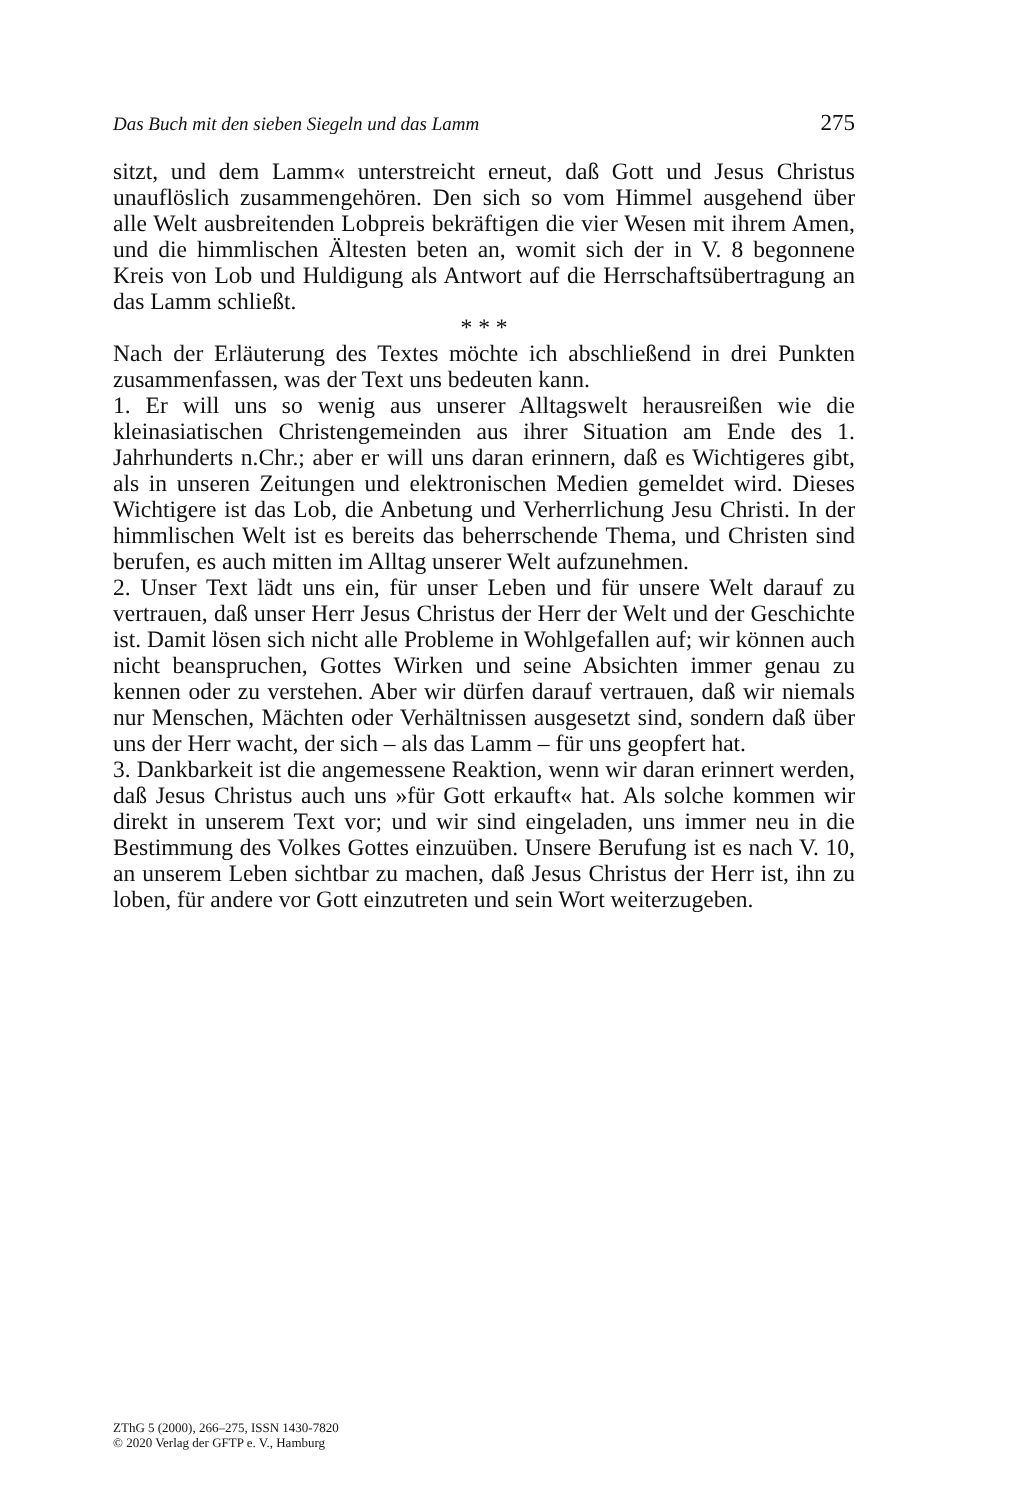Das Buch mit den sieben Siegeln und das Lamm 275
sitzt, und dem Lamm« unterstreicht erneut, daß Gott und Jesus Christus unauflöslich zusammengehören. Den sich so vom Himmel ausgehend über alle Welt ausbreitenden Lobpreis bekräftigen die vier Wesen mit ihrem Amen, und die himmlischen Ältesten beten an, womit sich der in V. 8 begonnene Kreis von Lob und Huldigung als Antwort auf die Herrschaftsübertragung an das Lamm schließt.
* * *
Nach der Erläuterung des Textes möchte ich abschließend in drei Punkten zusammenfassen, was der Text uns bedeuten kann.
1. Er will uns so wenig aus unserer Alltagswelt herausreißen wie die kleinasiatischen Christengemeinden aus ihrer Situation am Ende des 1. Jahrhunderts n.Chr.; aber er will uns daran erinnern, daß es Wichtigeres gibt, als in unseren Zeitungen und elektronischen Medien gemeldet wird. Dieses Wichtigere ist das Lob, die Anbetung und Verherrlichung Jesu Christi. In der himmlischen Welt ist es bereits das beherrschende Thema, und Christen sind berufen, es auch mitten im Alltag unserer Welt aufzunehmen.
2. Unser Text lädt uns ein, für unser Leben und für unsere Welt darauf zu vertrauen, daß unser Herr Jesus Christus der Herr der Welt und der Geschichte ist. Damit lösen sich nicht alle Probleme in Wohlgefallen auf; wir können auch nicht beanspruchen, Gottes Wirken und seine Absichten immer genau zu kennen oder zu verstehen. Aber wir dürfen darauf vertrauen, daß wir niemals nur Menschen, Mächten oder Verhältnissen ausgesetzt sind, sondern daß über uns der Herr wacht, der sich – als das Lamm – für uns geopfert hat.
3. Dankbarkeit ist die angemessene Reaktion, wenn wir daran erinnert werden, daß Jesus Christus auch uns »für Gott erkauft« hat. Als solche kommen wir direkt in unserem Text vor; und wir sind eingeladen, uns immer neu in die Bestimmung des Volkes Gottes einzuüben. Unsere Berufung ist es nach V. 10, an unserem Leben sichtbar zu machen, daß Jesus Christus der Herr ist, ihn zu loben, für andere vor Gott einzutreten und sein Wort weiterzugeben.
ZThG 5 (2000), 266–275, ISSN 1430-7820
© 2020 Verlag der GFTP e. V., Hamburg